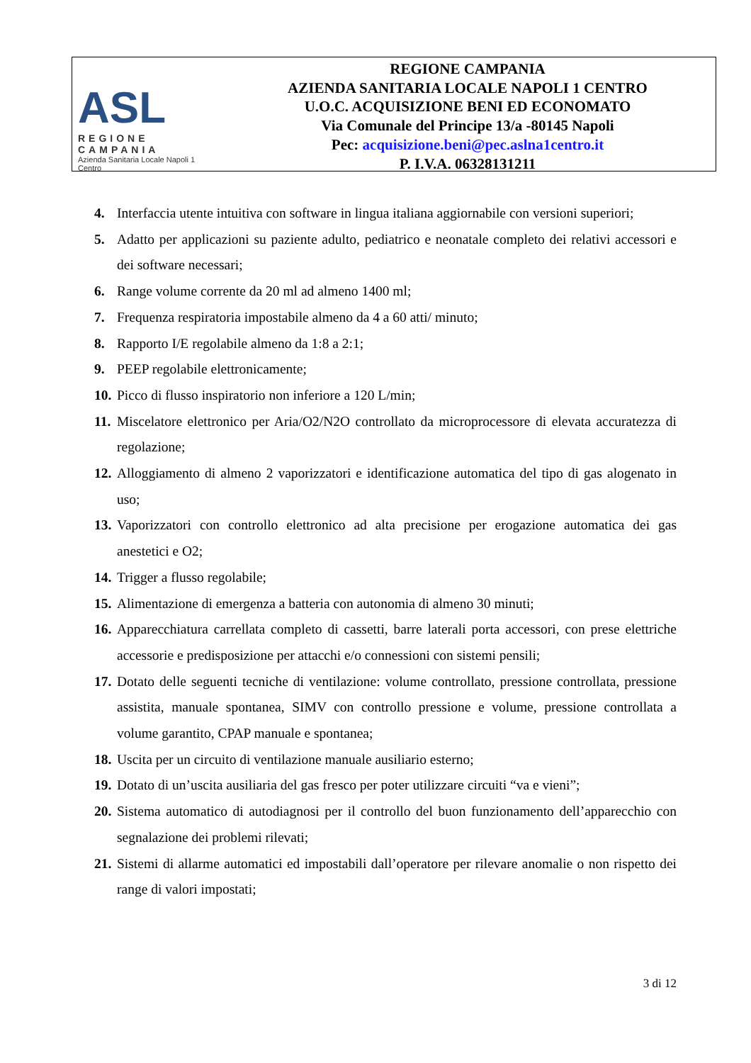ASL
REGIONE CAMPANIA
Azienda Sanitaria Locale Napoli 1 Centro
REGIONE CAMPANIA
AZIENDA SANITARIA LOCALE NAPOLI 1 CENTRO
U.O.C. ACQUISIZIONE BENI ED ECONOMATO
Via Comunale del Principe 13/a -80145 Napoli
Pec: acquisizione.beni@pec.aslna1centro.it
P. I.V.A. 06328131211
4. Interfaccia utente intuitiva con software in lingua italiana aggiornabile con versioni superiori;
5. Adatto per applicazioni su paziente adulto, pediatrico e neonatale completo dei relativi accessori e dei software necessari;
6. Range volume corrente da 20 ml ad almeno 1400 ml;
7. Frequenza respiratoria impostabile almeno da 4 a 60 atti/ minuto;
8. Rapporto I/E regolabile almeno da 1:8 a 2:1;
9. PEEP regolabile elettronicamente;
10. Picco di flusso inspiratorio non inferiore a 120 L/min;
11. Miscelatore elettronico per Aria/O2/N2O controllato da microprocessore di elevata accuratezza di regolazione;
12. Alloggiamento di almeno 2 vaporizzatori e identificazione automatica del tipo di gas alogenato in uso;
13. Vaporizzatori con controllo elettronico ad alta precisione per erogazione automatica dei gas anestetici e O2;
14. Trigger a flusso regolabile;
15. Alimentazione di emergenza a batteria con autonomia di almeno 30 minuti;
16. Apparecchiatura carrellata completo di cassetti, barre laterali porta accessori, con prese elettriche accessorie e predisposizione per attacchi e/o connessioni con sistemi pensili;
17. Dotato delle seguenti tecniche di ventilazione: volume controllato, pressione controllata, pressione assistita, manuale spontanea, SIMV con controllo pressione e volume, pressione controllata a volume garantito, CPAP manuale e spontanea;
18. Uscita per un circuito di ventilazione manuale ausiliario esterno;
19. Dotato di un’uscita ausiliaria del gas fresco per poter utilizzare circuiti “va e vieni”;
20. Sistema automatico di autodiagnosi per il controllo del buon funzionamento dell’apparecchio con segnalazione dei problemi rilevati;
21. Sistemi di allarme automatici ed impostabili dall’operatore per rilevare anomalie o non rispetto dei range di valori impostati;
3 di 12